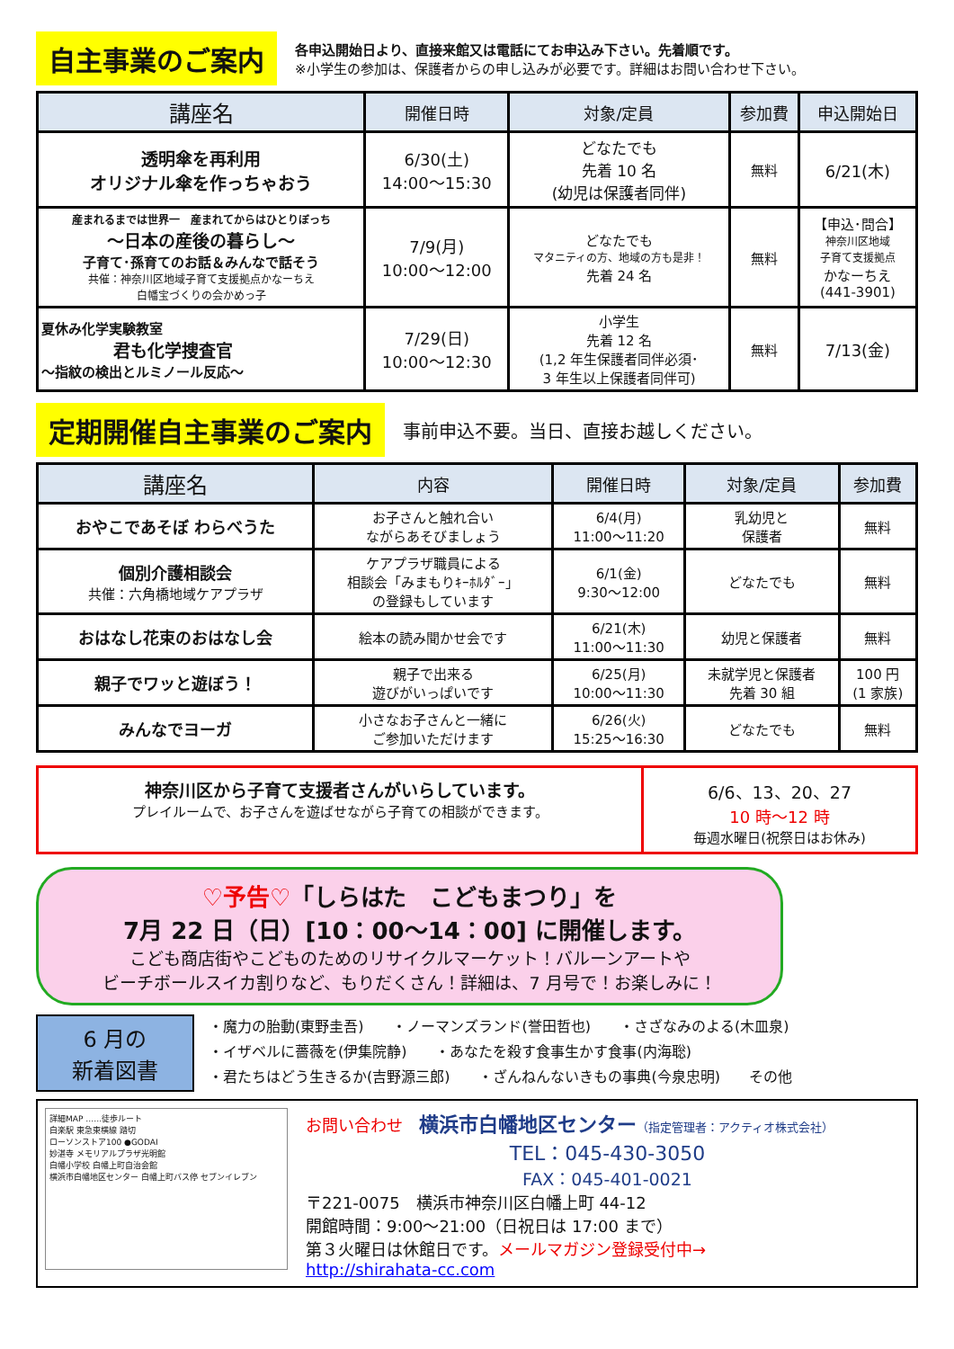自主事業のご案内
各申込開始日より、直接来館又は電話にてお申込み下さい。先着順です。
※小学生の参加は、保護者からの申し込みが必要です。詳細はお問い合わせ下さい。
| 講座名 | 開催日時 | 対象/定員 | 参加費 | 申込開始日 |
| --- | --- | --- | --- | --- |
| 透明傘を再利用 オリジナル傘を作っちゃおう | 6/30(土) 14:00～15:30 | どなたでも 先着 10 名 (幼児は保護者同伴) | 無料 | 6/21(木) |
| 産まれるまでは世界一 産まれてからはひとりぼっち ～日本の産後の暮らし～ 子育て･孫育てのお話＆みんなで話そう 共催：神奈川区地域子育て支援拠点かなーちえ 白幡宝づくりの会かめっ子 | 7/9(月) 10:00～12:00 | どなたでも マタニティの方、地域の方も是非！ 先着 24 名 | 無料 | 【申込･問合】 神奈川区地域 子育て支援拠点 かなーちえ (441-3901) |
| 夏休み化学実験教室 君も化学捜査官 ～指紋の検出とルミノール反応～ | 7/29(日) 10:00～12:30 | 小学生 先着 12 名 (1,2 年生保護者同伴必須･ 3 年生以上保護者同伴可) | 無料 | 7/13(金) |
定期開催自主事業のご案内
事前申込不要。当日、直接お越しください。
| 講座名 | 内容 | 開催日時 | 対象/定員 | 参加費 |
| --- | --- | --- | --- | --- |
| おやこであそぼ わらべうた | お子さんと触れ合い ながらあそびましょう | 6/4(月) 11:00～11:20 | 乳幼児と 保護者 | 無料 |
| 個別介護相談会 共催：六角橋地域ケアプラザ | ケアプラザ職員による 相談会「みまもりｷｰﾎﾙﾀﾞｰ」 の登録もしています | 6/1(金) 9:30～12:00 | どなたでも | 無料 |
| おはなし花束のおはなし会 | 絵本の読み聞かせ会です | 6/21(木) 11:00～11:30 | 幼児と保護者 | 無料 |
| 親子でワッと遊ぼう！ | 親子で出来る 遊びがいっぱいです | 6/25(月) 10:00～11:30 | 未就学児と保護者 先着 30 組 | 100 円 (1 家族) |
| みんなでヨーガ | 小さなお子さんと一緒に ご参加いただけます | 6/26(火) 15:25～16:30 | どなたでも | 無料 |
神奈川区から子育て支援者さんがいらしています。
プレイルームで、お子さんを遊ばせながら子育ての相談ができます。
6/6、13、20、27
10 時～12 時
毎週水曜日(祝祭日はお休み)
♡予告♡「しらはた　こどもまつり」を
7月 22 日（日）[10：00～14：00] に開催します。
こども商店街やこどものためのリサイクルマーケット！バルーンアートや
ビーチボールスイカ割りなど、もりだくさん！詳細は、7 月号で！お楽しみに！
6 月の
新着図書
・魔力の胎動(東野圭吾)　　・ノーマンズランド(誉田哲也)　　・さざなみのよる(木皿泉)
・イザベルに薔薇を(伊集院静)　　・あなたを殺す食事生かす食事(内海聡)
・君たちはどう生きるか(吉野源三郎)　　・ざんねんないきもの事典(今泉忠明)　　その他
詳細MAP ……徒歩ルート
白楽駅 東急東横線 踏切
ローソンストア100 ●GODAI
妙湛寺 メモリアルプラザ光明館
白幡小学校 白幡上町自治会館
横浜市白幡地区センター 白幡上町バス停 セブンイレブン
お問い合わせ　横浜市白幡地区センター（指定管理者：アクティオ株式会社）
TEL：045-430-3050
FAX：045-401-0021
〒221-0075　横浜市神奈川区白幡上町 44-12
開館時間：9:00～21:00（日祝日は 17:00 まで）
第３火曜日は休館日です。メールマガジン登録受付中→
http://shirahata-cc.com